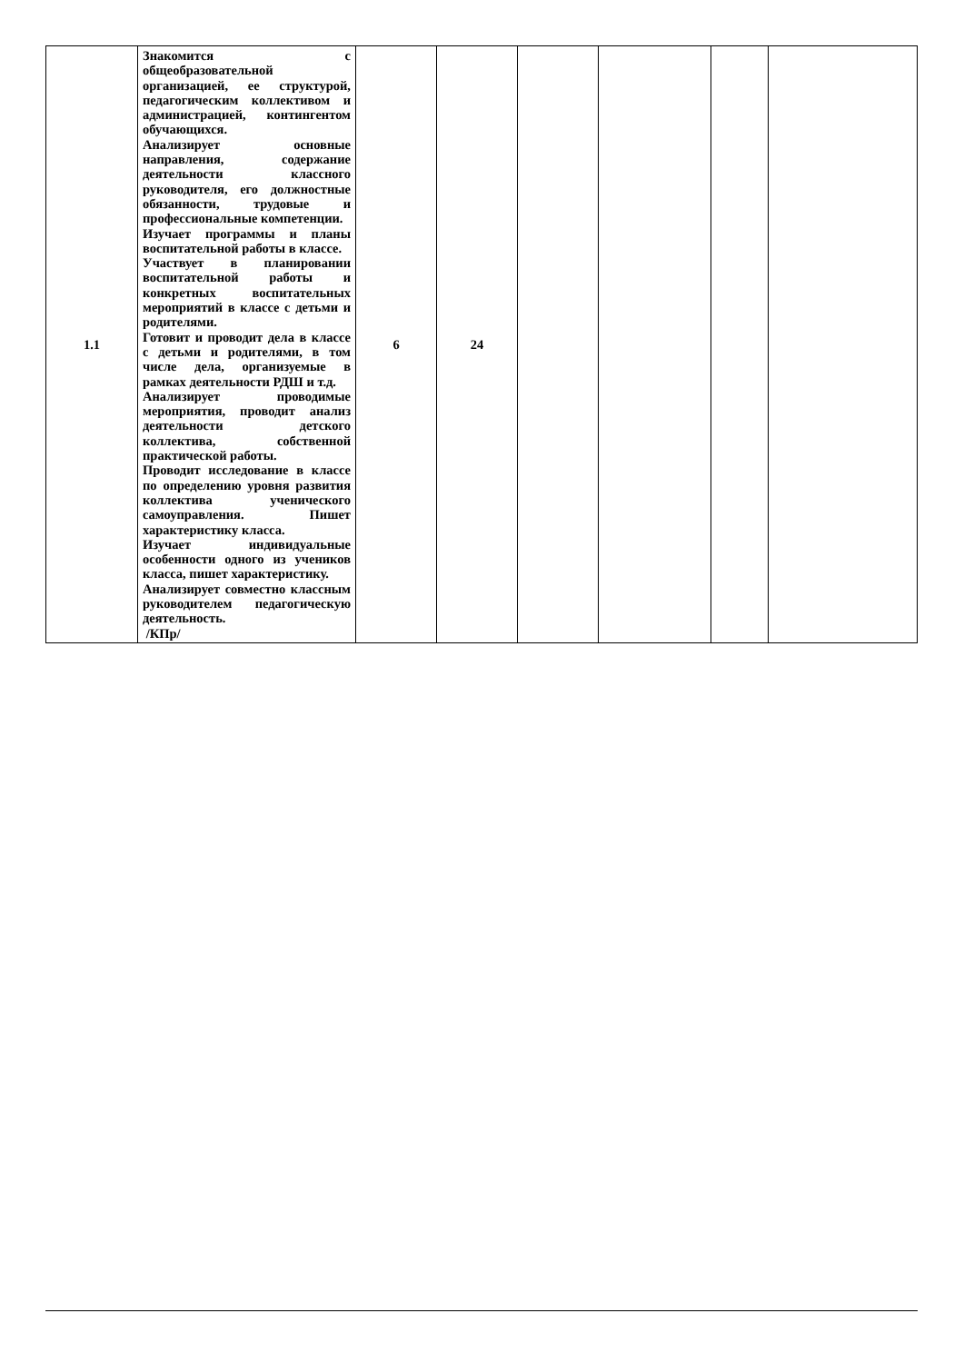| 1.1 | Знакомится с общеобразовательной организацией, ее структурой, педагогическим коллективом и администрацией, контингентом обучающихся. Анализирует основные направления, содержание деятельности классного руководителя, его должностные обязанности, трудовые и профессиональные компетенции. Изучает программы и планы воспитательной работы в классе. Участвует в планировании воспитательной работы и конкретных воспитательных мероприятий в классе с детьми и родителями. Готовит и проводит дела в классе с детьми и родителями, в том числе дела, организуемые в рамках деятельности РДШ и т.д. Анализирует проводимые мероприятия, проводит анализ деятельности детского коллектива, собственной практической работы. Проводит исследование в классе по определению уровня развития коллектива ученического самоуправления. Пишет характеристику класса. Изучает индивидуальные особенности одного из учеников класса, пишет характеристику. Анализирует совместно классным руководителем педагогическую деятельность. /КПр/ | 6 | 24 | | | | |